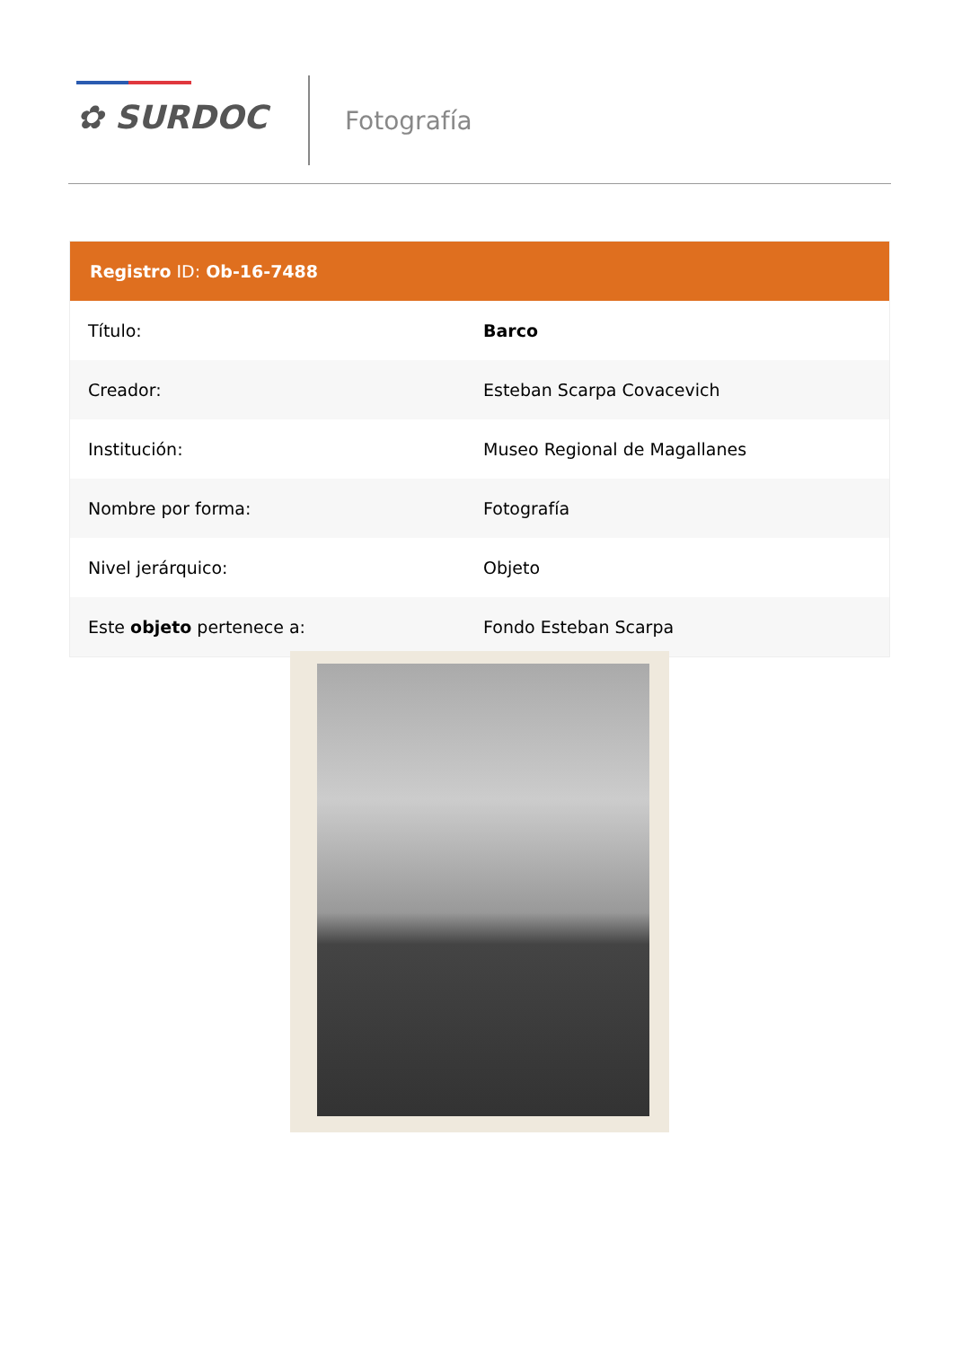✿ SURDOC Fotografía
| Registro ID: Ob-16-7488 | |
| --- | --- |
| Título: | Barco |
| Creador: | Esteban Scarpa Covacevich |
| Institución: | Museo Regional de Magallanes |
| Nombre por forma: | Fotografía |
| Nivel jerárquico: | Objeto |
| Este objeto pertenece a: | Fondo Esteban Scarpa |